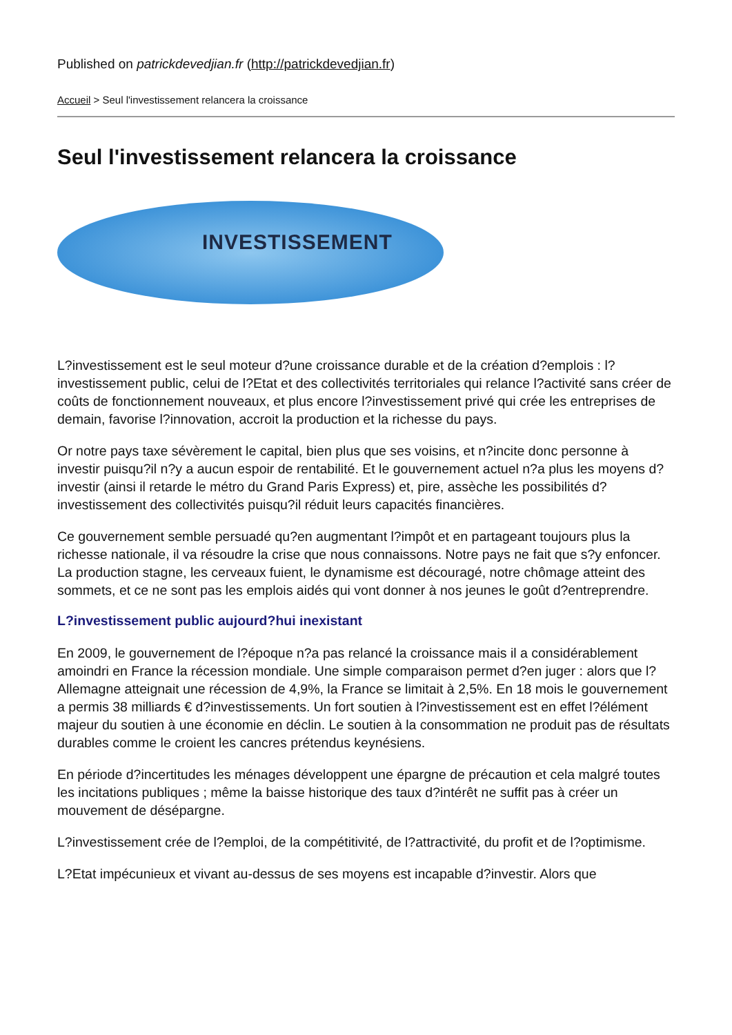Published on patrickdevedjian.fr (http://patrickdevedjian.fr)
Accueil > Seul l'investissement relancera la croissance
Seul l'investissement relancera la croissance
INVESTISSEMENT
L?investissement est le seul moteur d?une croissance durable et de la création d?emplois : l?investissement public, celui de l?Etat et des collectivités territoriales qui relance l?activité sans créer de coûts de fonctionnement nouveaux, et plus encore l?investissement privé qui crée les entreprises de demain, favorise l?innovation, accroit la production et la richesse du pays.
Or notre pays taxe sévèrement le capital, bien plus que ses voisins, et n?incite donc personne à investir puisqu?il n?y a aucun espoir de rentabilité. Et le gouvernement actuel n?a plus les moyens d?investir (ainsi il retarde le métro du Grand Paris Express) et, pire, assèche les possibilités d?investissement des collectivités puisqu?il réduit leurs capacités financières.
Ce gouvernement semble persuadé qu?en augmentant l?impôt et en partageant toujours plus la richesse nationale, il va résoudre la crise que nous connaissons. Notre pays ne fait que s?y enfoncer. La production stagne, les cerveaux fuient, le dynamisme est découragé, notre chômage atteint des sommets, et ce ne sont pas les emplois aidés qui vont donner à nos jeunes le goût d?entreprendre.
L?investissement public aujourd?hui inexistant
En 2009, le gouvernement de l?époque n?a pas relancé la croissance mais il a considérablement amoindri en France la récession mondiale. Une simple comparaison permet d?en juger : alors que l?Allemagne atteignait une récession de 4,9%, la France se limitait à 2,5%. En 18 mois le gouvernement a permis 38 milliards € d?investissements. Un fort soutien à l?investissement est en effet l?élément majeur du soutien à une économie en déclin. Le soutien à la consommation ne produit pas de résultats durables comme le croient les cancres prétendus keynésiens.
En période d?incertitudes les ménages développent une épargne de précaution et cela malgré toutes les incitations publiques ; même la baisse historique des taux d?intérêt ne suffit pas à créer un mouvement de désépargne.
L?investissement crée de l?emploi, de la compétitivité, de l?attractivité, du profit et de l?optimisme.
L?Etat impécunieux et vivant au-dessus de ses moyens est incapable d?investir. Alors que